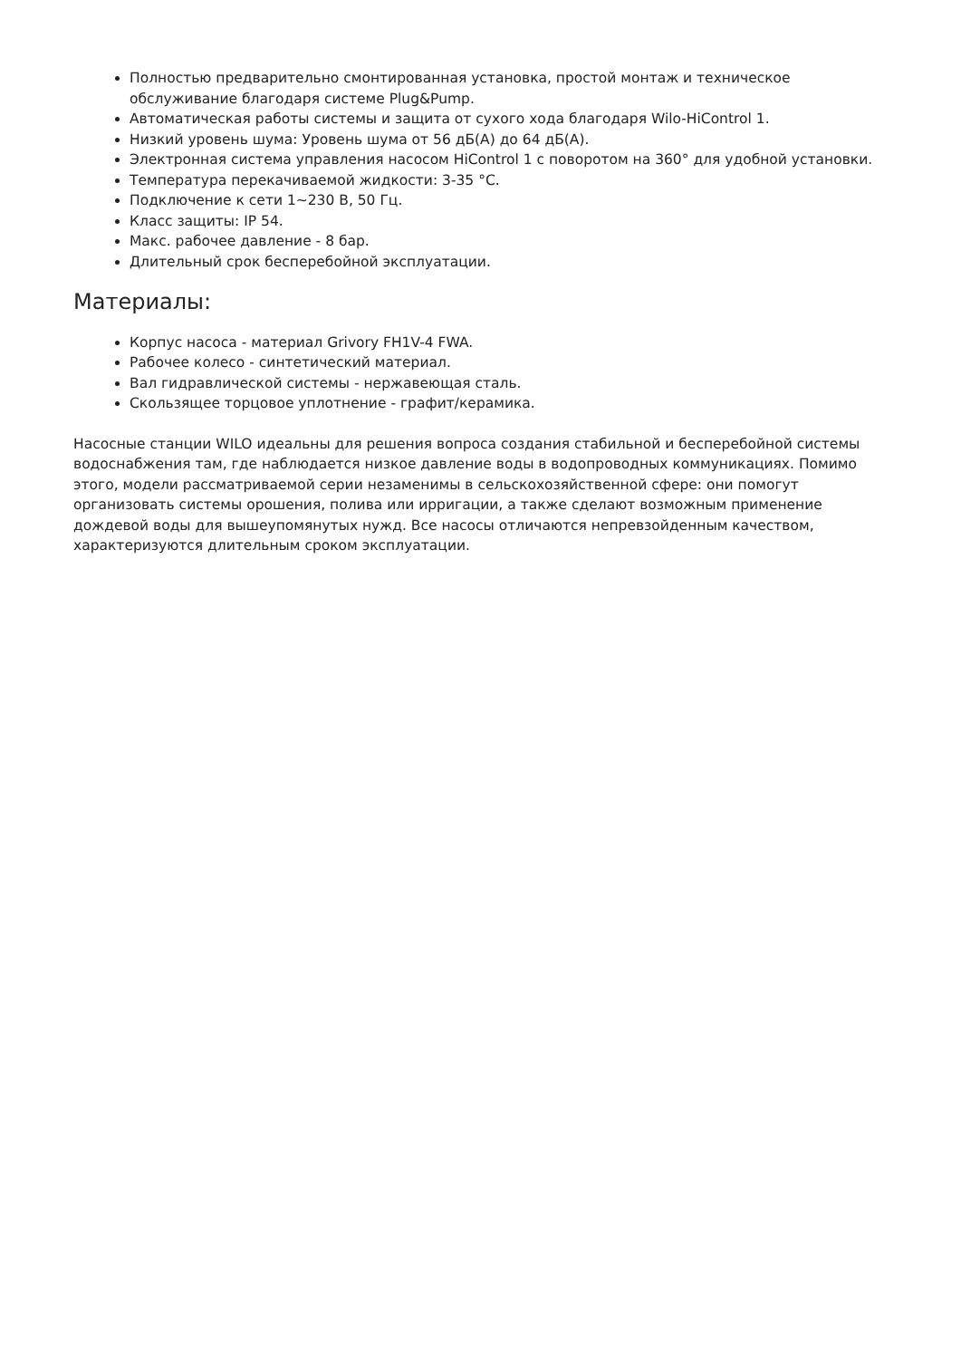Полностью предварительно смонтированная установка, простой монтаж и техническое обслуживание благодаря системе Plug&Pump.
Автоматическая работы системы и защита от сухого хода благодаря Wilo-HiControl 1.
Низкий уровень шума: Уровень шума от 56 дБ(А) до 64 дБ(А).
Электронная система управления насосом HiControl 1 с поворотом на 360° для удобной установки.
Температура перекачиваемой жидкости: 3-35 °C.
Подключение к сети 1~230 В, 50 Гц.
Класс защиты: IP 54.
Макс. рабочее давление - 8 бар.
Длительный срок бесперебойной эксплуатации.
Материалы:
Корпус насоса - материал Grivory FH1V-4 FWA.
Рабочее колесо - синтетический материал.
Вал гидравлической системы - нержавеющая сталь.
Скользящее торцовое уплотнение - графит/керамика.
Насосные станции WILO идеальны для решения вопроса создания стабильной и бесперебойной системы водоснабжения там, где наблюдается низкое давление воды в водопроводных коммуникациях. Помимо этого, модели рассматриваемой серии незаменимы в сельскохозяйственной сфере: они помогут организовать системы орошения, полива или ирригации, а также сделают возможным применение дождевой воды для вышеупомянутых нужд. Все насосы отличаются непревзойденным качеством, характеризуются длительным сроком эксплуатации.